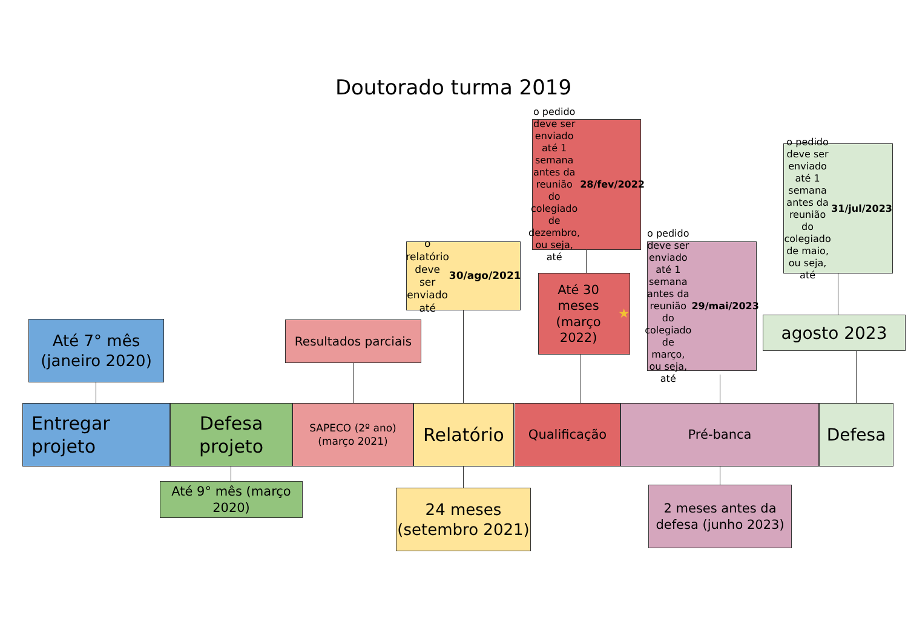Doutorado turma 2019
o pedido deve ser enviado até 1 semana antes da reunião do colegiado de dezembro, ou seja, até 28/fev/2022
o pedido deve ser enviado até 1 semana antes da reunião do colegiado de maio, ou seja, até 31/jul/2023
o relatório deve ser enviado até 30/ago/2021
o pedido deve ser enviado até 1 semana antes da reunião do colegiado de março, ou seja, até 29/mai/2023
Até 30 meses (março 2022) ★
Até 7° mês (janeiro 2020)
Resultados parciais
agosto 2023
Entregar projeto
Defesa projeto
SAPECO (2º ano) (março 2021)
Relatório
Qualificação
Pré-banca
Defesa
Até 9° mês (março 2020)
24 meses (setembro 2021)
2 meses antes da defesa (junho 2023)